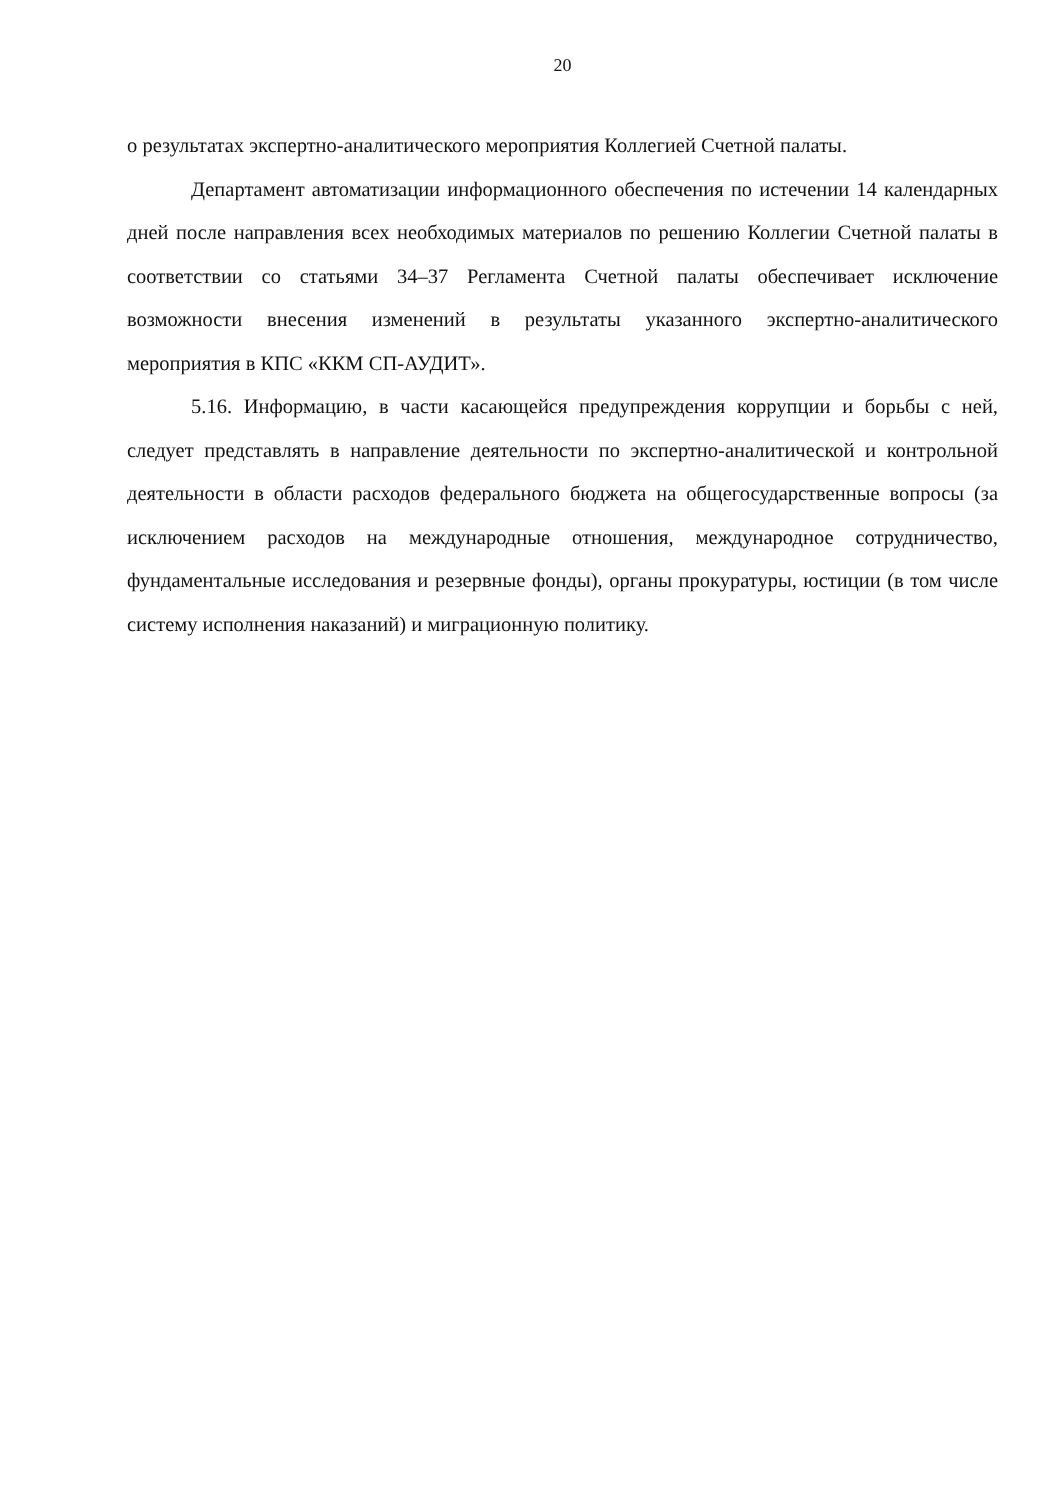20
о результатах экспертно-аналитического мероприятия Коллегией Счетной палаты.
Департамент автоматизации информационного обеспечения по истечении 14 календарных дней после направления всех необходимых материалов по решению Коллегии Счетной палаты в соответствии со статьями 34–37 Регламента Счетной палаты обеспечивает исключение возможности внесения изменений в результаты указанного экспертно-аналитического мероприятия в КПС «ККМ СП-АУДИТ».
5.16. Информацию, в части касающейся предупреждения коррупции и борьбы с ней, следует представлять в направление деятельности по экспертно-аналитической и контрольной деятельности в области расходов федерального бюджета на общегосударственные вопросы (за исключением расходов на международные отношения, международное сотрудничество, фундаментальные исследования и резервные фонды), органы прокуратуры, юстиции (в том числе систему исполнения наказаний) и миграционную политику.